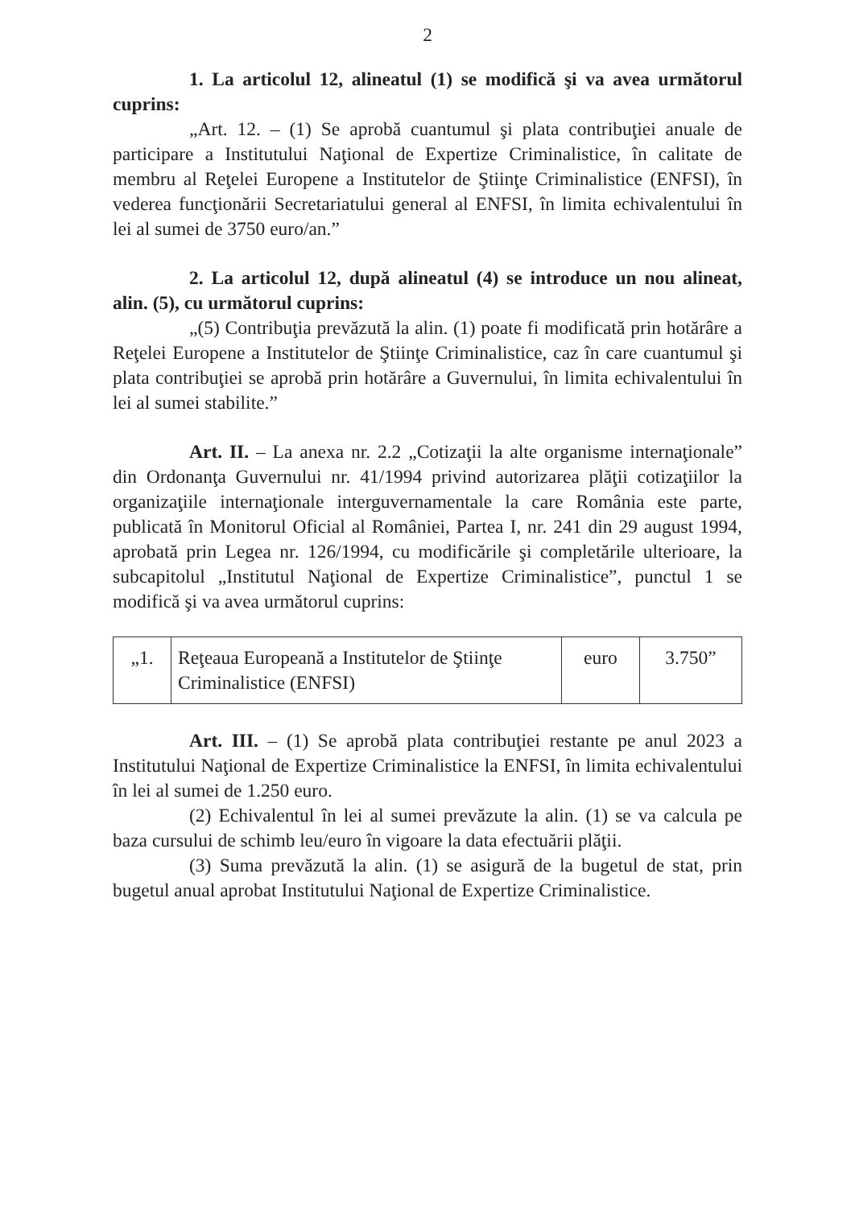2
1. La articolul 12, alineatul (1) se modifică şi va avea următorul cuprins:
„Art. 12. – (1) Se aprobă cuantumul şi plata contribuţiei anuale de participare a Institutului Naţional de Expertize Criminalistice, în calitate de membru al Reţelei Europene a Institutelor de Ştiinţe Criminalistice (ENFSI), în vederea funcţionării Secretariatului general al ENFSI, în limita echivalentului în lei al sumei de 3750 euro/an.”
2. La articolul 12, după alineatul (4) se introduce un nou alineat, alin. (5), cu următorul cuprins:
„(5) Contribuţia prevăzută la alin. (1) poate fi modificată prin hotărâre a Reţelei Europene a Institutelor de Ştiinţe Criminalistice, caz în care cuantumul şi plata contribuţiei se aprobă prin hotărâre a Guvernului, în limita echivalentului în lei al sumei stabilite.”
Art. II. – La anexa nr. 2.2 „Cotizaţii la alte organisme internaţionale” din Ordonanţa Guvernului nr. 41/1994 privind autorizarea plăţii cotizaţiilor la organizaţiile internaţionale interguvernamentale la care România este parte, publicată în Monitorul Oficial al României, Partea I, nr. 241 din 29 august 1994, aprobată prin Legea nr. 126/1994, cu modificările şi completările ulterioare, la subcapitolul „Institutul Naţional de Expertize Criminalistice”, punctul 1 se modifică şi va avea următorul cuprins:
| „1. | Reţeaua Europeană a Institutelor de Ştiinţe Criminalistice (ENFSI) | euro | 3.750” |
Art. III. – (1) Se aprobă plata contribuţiei restante pe anul 2023 a Institutului Naţional de Expertize Criminalistice la ENFSI, în limita echivalentului în lei al sumei de 1.250 euro.
(2) Echivalentul în lei al sumei prevăzute la alin. (1) se va calcula pe baza cursului de schimb leu/euro în vigoare la data efectuării plăţii.
(3) Suma prevăzută la alin. (1) se asigură de la bugetul de stat, prin bugetul anual aprobat Institutului Naţional de Expertize Criminalistice.